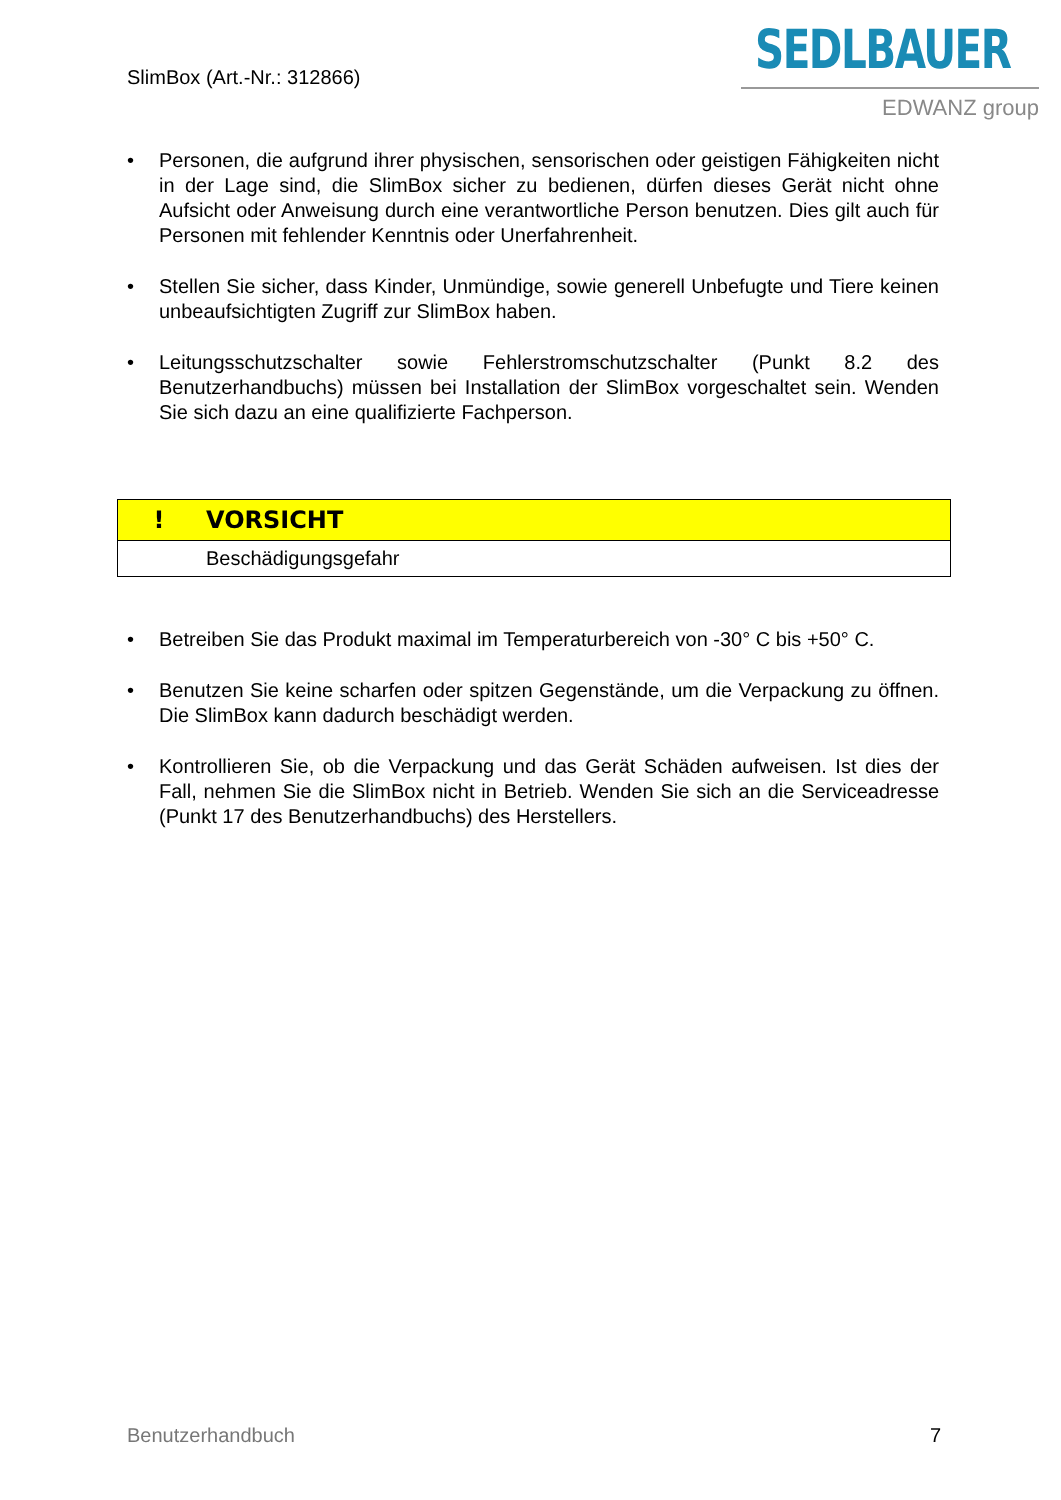SlimBox (Art.-Nr.: 312866)
SEDLBAUER
EDWANZ group
• Personen, die aufgrund ihrer physischen, sensorischen oder geistigen Fähigkeiten nicht in der Lage sind, die SlimBox sicher zu bedienen, dürfen dieses Gerät nicht ohne Aufsicht oder Anweisung durch eine verantwortliche Person benutzen. Dies gilt auch für Personen mit fehlender Kenntnis oder Unerfahrenheit.
• Stellen Sie sicher, dass Kinder, Unmündige, sowie generell Unbefugte und Tiere keinen unbeaufsichtigten Zugriff zur SlimBox haben.
• Leitungsschutzschalter sowie Fehlerstromschutzschalter (Punkt 8.2 des Benutzerhandbuchs) müssen bei Installation der SlimBox vorgeschaltet sein. Wenden Sie sich dazu an eine qualifizierte Fachperson.
| ! | VORSICHT |
| | Beschädigungsgefahr |
• Betreiben Sie das Produkt maximal im Temperaturbereich von -30° C bis +50° C.
• Benutzen Sie keine scharfen oder spitzen Gegenstände, um die Verpackung zu öffnen. Die SlimBox kann dadurch beschädigt werden.
• Kontrollieren Sie, ob die Verpackung und das Gerät Schäden aufweisen. Ist dies der Fall, nehmen Sie die SlimBox nicht in Betrieb. Wenden Sie sich an die Serviceadresse (Punkt 17 des Benutzerhandbuchs) des Herstellers.
Benutzerhandbuch 7